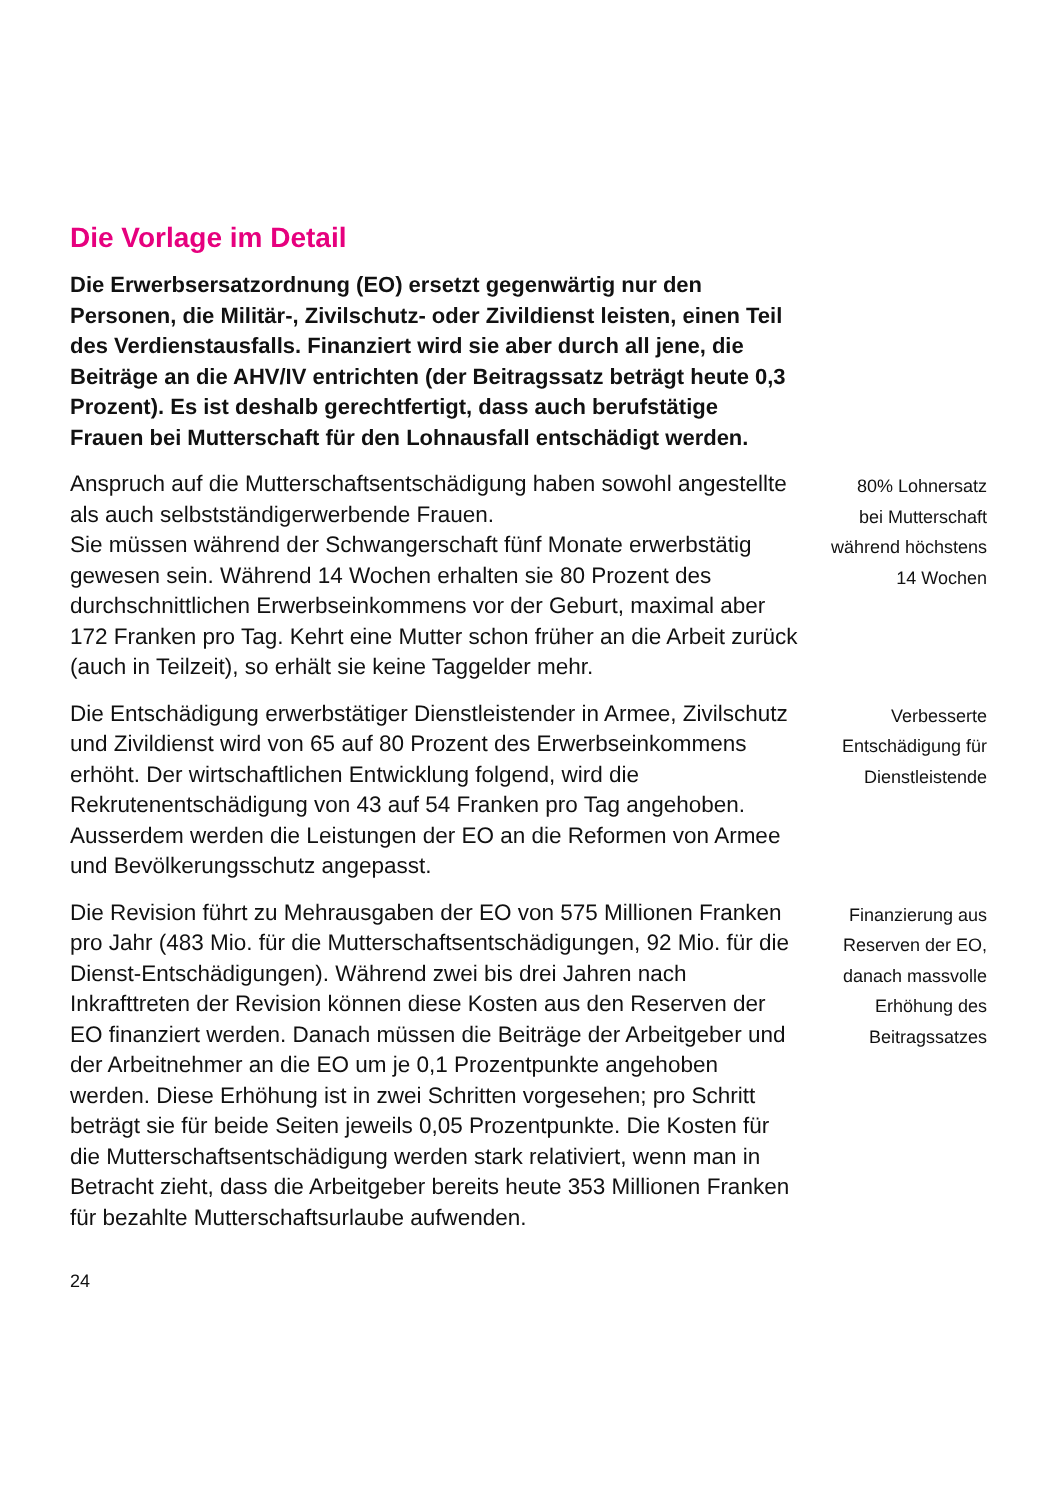Die Vorlage im Detail
Die Erwerbsersatzordnung (EO) ersetzt gegenwärtig nur den Personen, die Militär-, Zivilschutz- oder Zivildienst leisten, einen Teil des Verdienstausfalls. Finanziert wird sie aber durch all jene, die Beiträge an die AHV/IV entrichten (der Beitragssatz beträgt heute 0,3 Prozent). Es ist deshalb gerechtfertigt, dass auch berufstätige Frauen bei Mutterschaft für den Lohnausfall entschädigt werden.
Anspruch auf die Mutterschaftsentschädigung haben sowohl angestellte als auch selbstständigerwerbende Frauen.
Sie müssen während der Schwangerschaft fünf Monate erwerbstätig gewesen sein. Während 14 Wochen erhalten sie 80 Prozent des durchschnittlichen Erwerbseinkommens vor der Geburt, maximal aber 172 Franken pro Tag. Kehrt eine Mutter schon früher an die Arbeit zurück (auch in Teilzeit), so erhält sie keine Taggelder mehr.
80% Lohnersatz
bei Mutterschaft
während höchstens
14 Wochen
Die Entschädigung erwerbstätiger Dienstleistender in Armee, Zivilschutz und Zivildienst wird von 65 auf 80 Prozent des Erwerbseinkommens erhöht. Der wirtschaftlichen Entwicklung folgend, wird die Rekrutenentschädigung von 43 auf 54 Franken pro Tag angehoben. Ausserdem werden die Leistungen der EO an die Reformen von Armee und Bevölkerungsschutz angepasst.
Verbesserte
Entschädigung für
Dienstleistende
Die Revision führt zu Mehrausgaben der EO von 575 Millionen Franken pro Jahr (483 Mio. für die Mutterschaftsentschädigungen, 92 Mio. für die Dienst-Entschädigungen). Während zwei bis drei Jahren nach Inkrafttreten der Revision können diese Kosten aus den Reserven der EO finanziert werden. Danach müssen die Beiträge der Arbeitgeber und der Arbeitnehmer an die EO um je 0,1 Prozentpunkte angehoben werden. Diese Erhöhung ist in zwei Schritten vorgesehen; pro Schritt beträgt sie für beide Seiten jeweils 0,05 Prozentpunkte. Die Kosten für die Mutterschaftsentschädigung werden stark relativiert, wenn man in Betracht zieht, dass die Arbeitgeber bereits heute 353 Millionen Franken für bezahlte Mutterschaftsurlaube aufwenden.
Finanzierung aus
Reserven der EO,
danach massvolle
Erhöhung des
Beitragssatzes
24